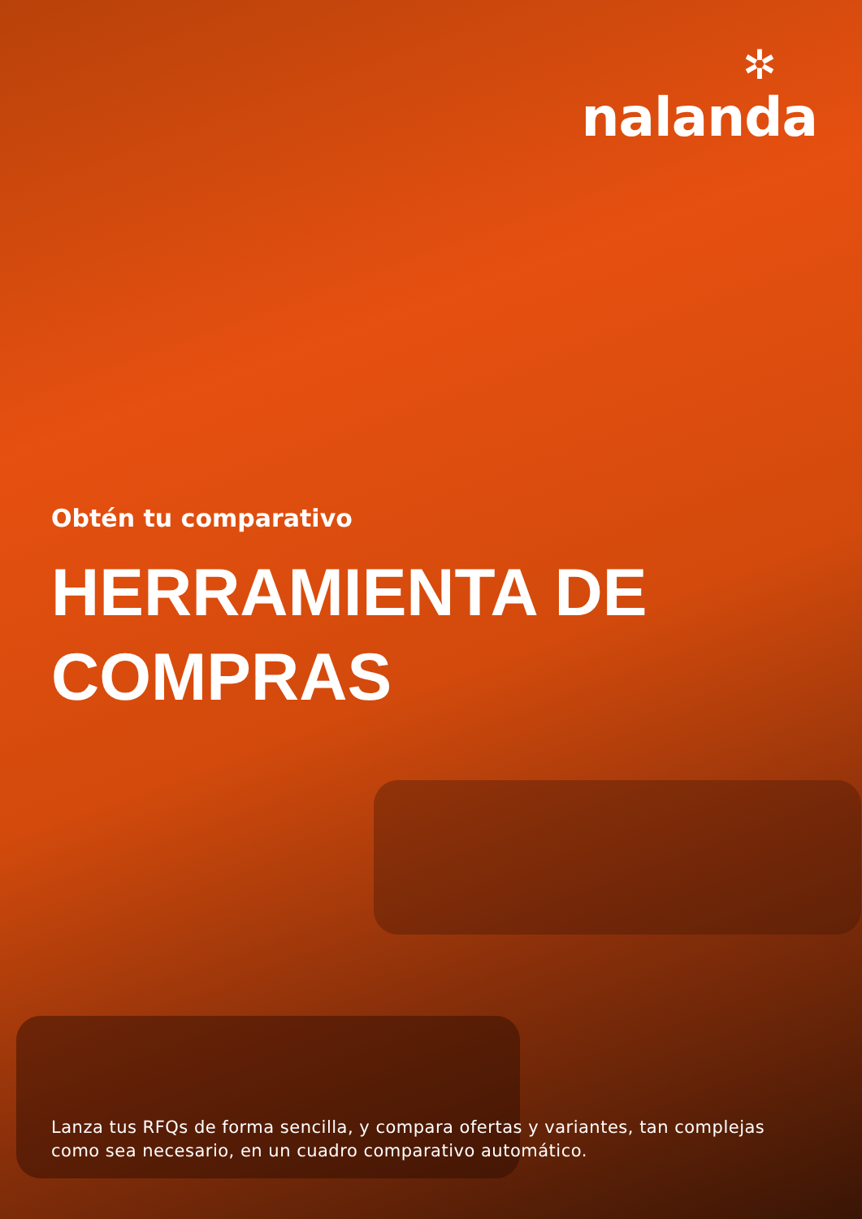✲
nalanda
Obtén tu comparativo
HERRAMIENTA DE
COMPRAS
Lanza tus RFQs de forma sencilla, y compara ofertas y variantes, tan complejas como sea necesario, en un cuadro comparativo automático.